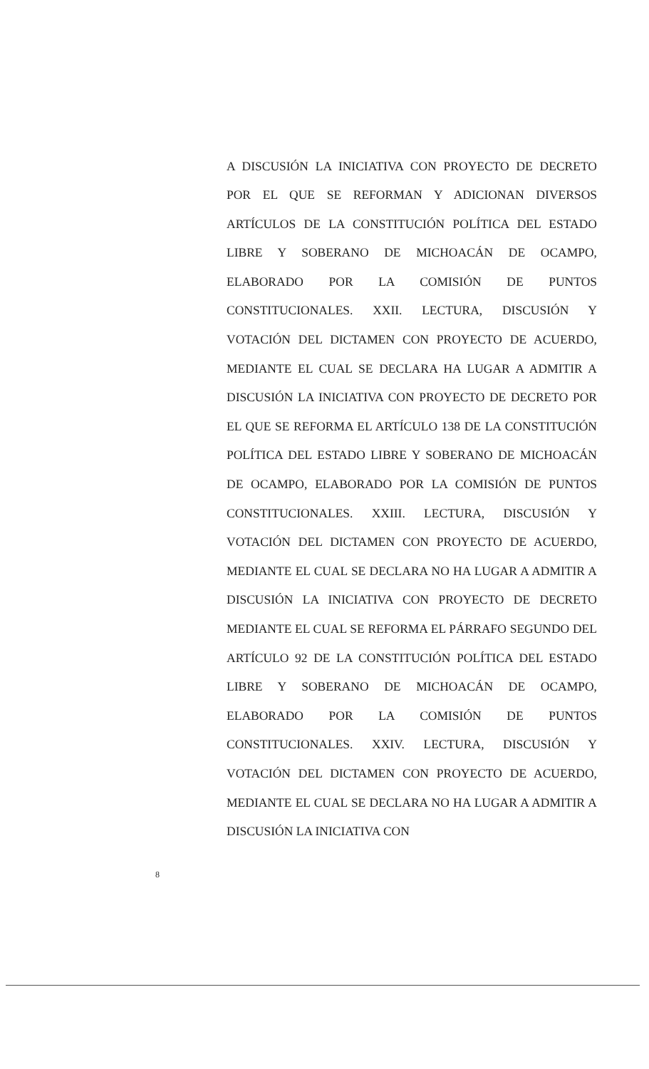A DISCUSIÓN LA INICIATIVA CON PROYECTO DE DECRETO POR EL QUE SE REFORMAN Y ADICIONAN DIVERSOS ARTÍCULOS DE LA CONSTITUCIÓN POLÍTICA DEL ESTADO LIBRE Y SOBERANO DE MICHOACÁN DE OCAMPO, ELABORADO POR LA COMISIÓN DE PUNTOS CONSTITUCIONALES. XXII. LECTURA, DISCUSIÓN Y VOTACIÓN DEL DICTAMEN CON PROYECTO DE ACUERDO, MEDIANTE EL CUAL SE DECLARA HA LUGAR A ADMITIR A DISCUSIÓN LA INICIATIVA CON PROYECTO DE DECRETO POR EL QUE SE REFORMA EL ARTÍCULO 138 DE LA CONSTITUCIÓN POLÍTICA DEL ESTADO LIBRE Y SOBERANO DE MICHOACÁN DE OCAMPO, ELABORADO POR LA COMISIÓN DE PUNTOS CONSTITUCIONALES. XXIII. LECTURA, DISCUSIÓN Y VOTACIÓN DEL DICTAMEN CON PROYECTO DE ACUERDO, MEDIANTE EL CUAL SE DECLARA NO HA LUGAR A ADMITIR A DISCUSIÓN LA INICIATIVA CON PROYECTO DE DECRETO MEDIANTE EL CUAL SE REFORMA EL PÁRRAFO SEGUNDO DEL ARTÍCULO 92 DE LA CONSTITUCIÓN POLÍTICA DEL ESTADO LIBRE Y SOBERANO DE MICHOACÁN DE OCAMPO, ELABORADO POR LA COMISIÓN DE PUNTOS CONSTITUCIONALES. XXIV. LECTURA, DISCUSIÓN Y VOTACIÓN DEL DICTAMEN CON PROYECTO DE ACUERDO, MEDIANTE EL CUAL SE DECLARA NO HA LUGAR A ADMITIR A DISCUSIÓN LA INICIATIVA CON
8